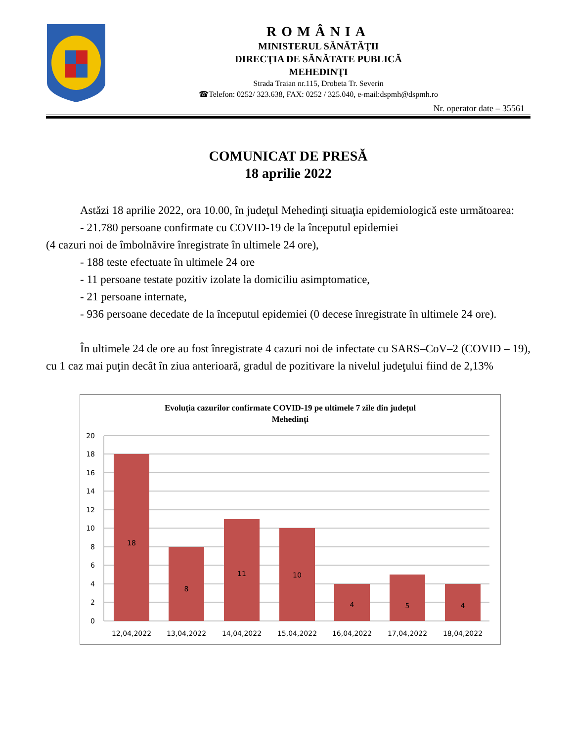ROMÂNIA
MINISTERUL SĂNĂTĂŢII
DIRECŢIA DE SĂNĂTATE PUBLICĂ
MEHEDINŢI
Strada Traian nr.115, Drobeta Tr. Severin
☎Telefon: 0252/ 323.638, FAX: 0252 / 325.040, e-mail:dspmh@dspmh.ro
Nr. operator date – 35561
COMUNICAT DE PRESĂ
18 aprilie 2022
Astăzi 18 aprilie 2022, ora 10.00, în judeţul Mehedinţi situaţia epidemiologică este următoarea:
- 21.780 persoane confirmate cu COVID-19 de la începutul epidemiei
(4 cazuri noi de îmbolnăvire înregistrate în ultimele 24 ore),
- 188 teste efectuate în ultimele 24 ore
- 11 persoane testate pozitiv izolate la domiciliu asimptomatice,
- 21 persoane internate,
- 936 persoane decedate de la începutul epidemiei (0 decese înregistrate în ultimele 24 ore).
În ultimele 24 de ore au fost înregistrate 4 cazuri noi de infectate cu SARS–CoV–2 (COVID – 19), cu 1 caz mai puţin decât în ziua anterioară, gradul de pozitivare la nivelul judeţului fiind de 2,13%
Evoluția cazurilor confirmate COVID-19 pe ultimele 7 zile din județul
Mehedinți
20
18
16
14
12
10
8
6
4
2
0
18
8
11
10
4
5
4
12,04,2022
13,04,2022
14,04,2022
15,04,2022
16,04,2022
17,04,2022
18,04,2022